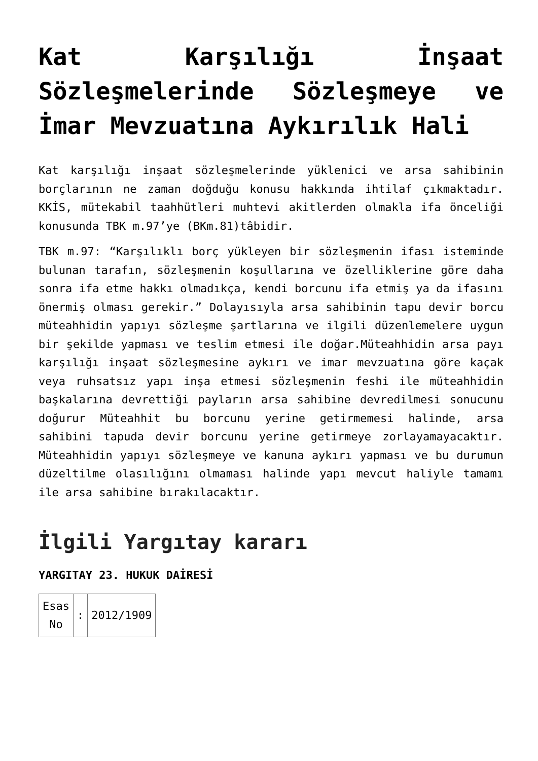Kat Karşılığı İnşaat Sözleşmelerinde Sözleşmeye ve İmar Mevzuatına Aykırılık Hali
Kat karşılığı inşaat sözleşmelerinde yüklenici ve arsa sahibinin borçlarının ne zaman doğduğu konusu hakkında ihtilaf çıkmaktadır. KKİS, mütekabil taahhütleri muhtevi akitlerden olmakla ifa önceliği konusunda TBK m.97’ye (BKm.81)tâbidir.
TBK m.97: “Karşılıklı borç yükleyen bir sözleşmenin ifası isteminde bulunan tarafın, sözleşmenin koşullarına ve özelliklerine göre daha sonra ifa etme hakkı olmadıkça, kendi borcunu ifa etmiş ya da ifasını önermiş olması gerekir.” Dolayısıyla arsa sahibinin tapu devir borcu müteahhidin yapıyı sözleşme şartlarına ve ilgili düzenlemelere uygun bir şekilde yapması ve teslim etmesi ile doğar.Müteahhidin arsa payı karşılığı inşaat sözleşmesine aykırı ve imar mevzuatına göre kaçak veya ruhsatsız yapı inşa etmesi sözleşmenin feshi ile müteahhidin başkalarına devrettiği payların arsa sahibine devredilmesi sonucunu doğurur Müteahhit bu borcunu yerine getirmemesi halinde, arsa sahibini tapuda devir borcunu yerine getirmeye zorlayamayacaktır. Müteahhidin yapıyı sözleşmeye ve kanuna aykırı yapması ve bu durumun düzeltilme olasılığını olmaması halinde yapı mevcut haliyle tamamı ile arsa sahibine bırakılacaktır.
İlgili Yargıtay kararı
YARGITAY 23. HUKUK DAİRESİ
| Esas No | : | 2012/1909 |